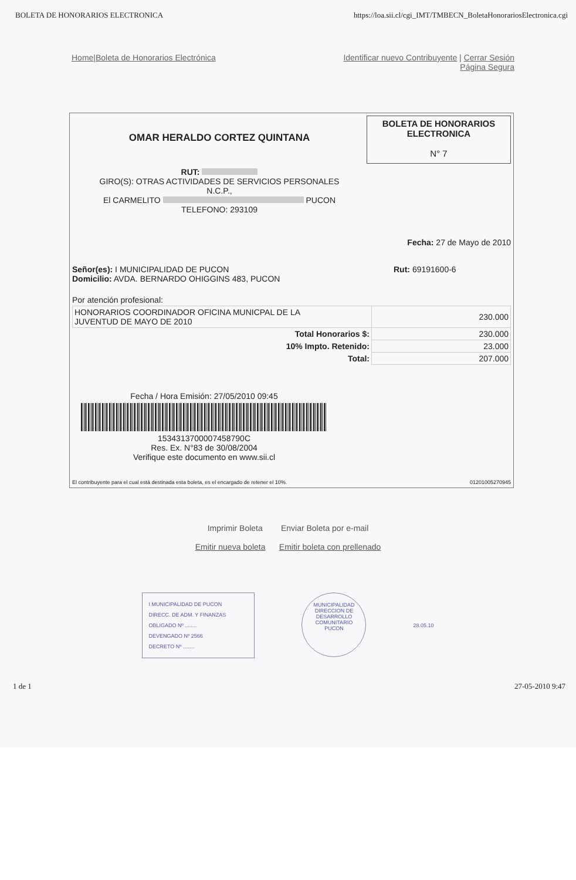BOLETA DE HONORARIOS ELECTRONICA https://loa.sii.cl/cgi_IMT/TMBECN_BoletaHonorariosElectronica.cgi
Home|Boleta de Honorarios Electrónica Identificar nuevo Contribuyente | Cerrar Sesión
Página Segura
OMAR HERALDO CORTEZ QUINTANA
RUT:
GIRO(S): OTRAS ACTIVIDADES DE SERVICIOS PERSONALES
N.C.P.,
El CARMELITO PUCON
TELEFONO: 293109
BOLETA DE HONORARIOS
ELECTRONICA
N° 7
Fecha: 27 de Mayo de 2010
Señor(es): I MUNICIPALIDAD DE PUCON
Domicilio: AVDA. BERNARDO OHIGGINS 483, PUCON
Rut: 69191600-6
Por atención profesional:
| HONORARIOS COORDINADOR OFICINA MUNICPAL DE LA JUVENTUD DE MAYO DE 2010 | 230.000 |
| Total Honorarios $: | 230.000 |
| 10% Impto. Retenido: | 23.000 |
| Total: | 207.000 |
Fecha / Hora Emisión: 27/05/2010 09:45
1534313700007458790C
Res. Ex. N°83 de 30/08/2004
Verifique este documento en www.sii.cl
El contribuyente para el cual está destinada esta boleta, es el encargado de retener el 10%. 01201005270945
Imprimir Boleta Enviar Boleta por e-mail
Emitir nueva boleta Emitir boleta con prellenado
I MUNICIPALIDAD DE PUCON
DIRECC. DE ADM. Y FINANZAS
OBLIGADO Nº ........
DEVENGADO Nº 2566
DECRETO Nº ........
MUNICIPALIDAD
DIRECCION DE DESARROLLO COMUNITARIO
PUCON
28.05.10
1 de 1 27-05-2010 9:47